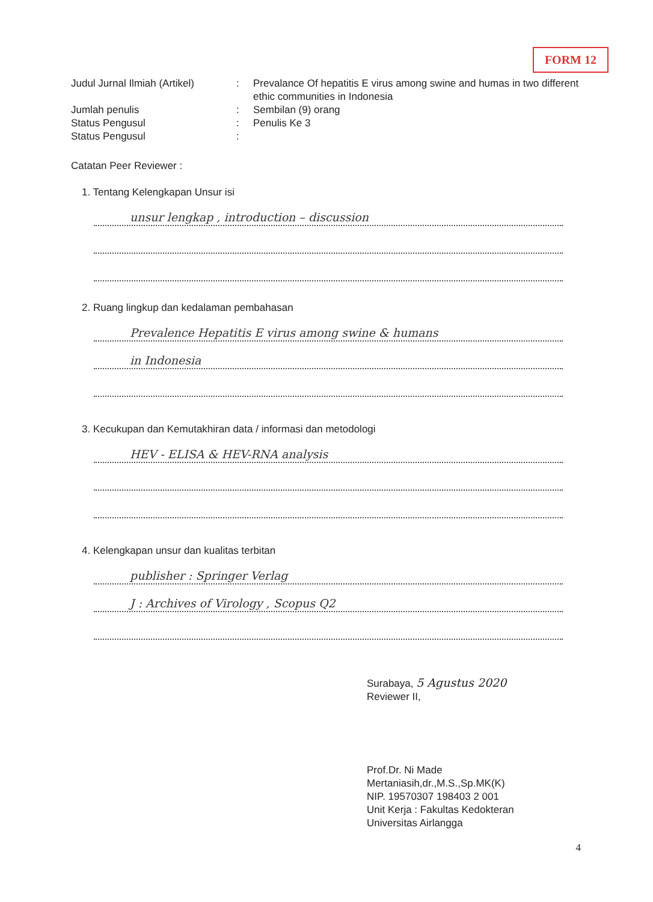FORM 12
Judul Jurnal Ilmiah (Artikel)
: Prevalance Of hepatitis E virus among swine and humas in two different ethic communities in Indonesia
Jumlah penulis : Sembilan (9) orang
Status Pengusul : Penulis Ke 3
Status Pengusul :
Catatan Peer Reviewer :
1. Tentang Kelengkapan Unsur isi
unsur lengkap , introduction – discussion
2. Ruang lingkup dan kedalaman pembahasan
Prevalence Hepatitis E virus among swine & humans
in Indonesia
3. Kecukupan dan Kemutakhiran data / informasi dan metodologi
HEV - ELISA & HEV-RNA analysis
4. Kelengkapan unsur dan kualitas terbitan
publisher : Springer Verlag
J : Archives of Virology , Scopus Q2
Surabaya, 5 Agustus 2020
Reviewer II,
Prof.Dr. Ni Made Mertaniasih,dr.,M.S.,Sp.MK(K)
NIP. 19570307 198403 2 001
Unit Kerja : Fakultas Kedokteran
Universitas Airlangga
4